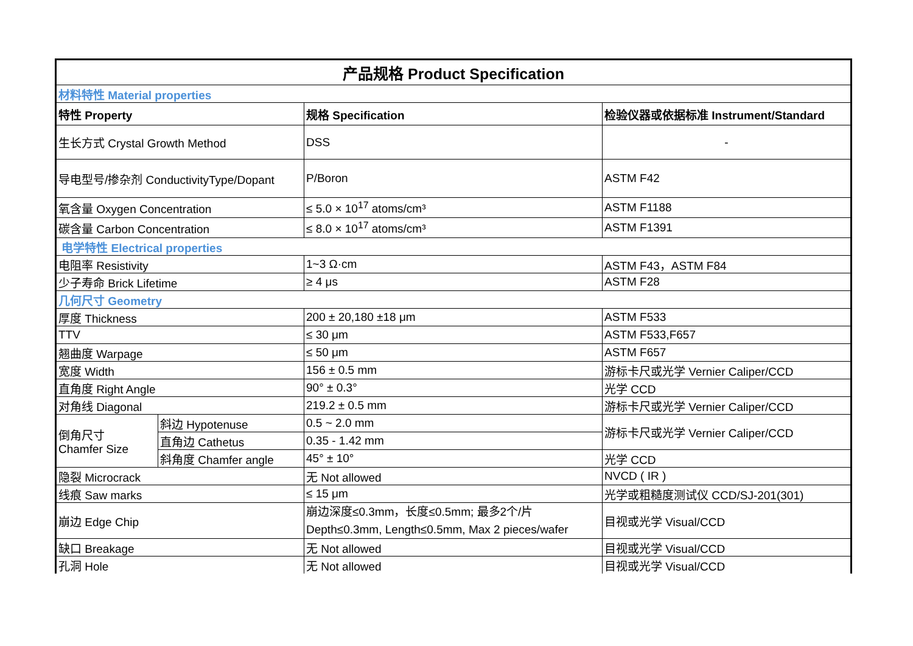| 产品规格 Product Specification | | | |
| 材料特性 Material properties | | | |
| 特性 Property | | 规格 Specification | 检验仪器或依据标准 Instrument/Standard |
| 生长方式 Crystal Growth Method | | DSS | - |
| 导电型号/掺杂剂 ConductivityType/Dopant | | P/Boron | ASTM F42 |
| 氧含量 Oxygen Concentration | | ≤ 5.0 × 10<sup>17</sup> atoms/cm³ | ASTM F1188 |
| 碳含量 Carbon Concentration | | ≤ 8.0 × 10<sup>17</sup> atoms/cm³ | ASTM F1391 |
| 电学特性 Electrical properties | | | |
| 电阻率 Resistivity | | 1~3 Ω·cm | ASTM F43，ASTM F84 |
| 少子寿命 Brick Lifetime | | ≥ 4 μs | ASTM F28 |
| 几何尺寸 Geometry | | | |
| 厚度 Thickness | | 200 ± 20,180 ±18 μm | ASTM F533 |
| TTV | | ≤ 30 μm | ASTM F533,F657 |
| 翘曲度 Warpage | | ≤ 50 μm | ASTM F657 |
| 宽度 Width | | 156 ± 0.5 mm | 游标卡尺或光学 Vernier Caliper/CCD |
| 直角度 Right Angle | | 90° ± 0.3° | 光学 CCD |
| 对角线 Diagonal | | 219.2 ± 0.5 mm | 游标卡尺或光学 Vernier Caliper/CCD |
| 倒角尺寸 Chamfer Size | 斜边 Hypotenuse | 0.5 ~ 2.0 mm | 游标卡尺或光学 Vernier Caliper/CCD |
| | 直角边 Cathetus | 0.35 - 1.42 mm | |
| | 斜角度 Chamfer angle | 45° ± 10° | 光学 CCD |
| 隐裂 Microcrack | | 无 Not allowed | NVCD ( IR ) |
| 线痕 Saw marks | | ≤ 15 μm | 光学或粗糙度测试仪 CCD/SJ-201(301) |
| 崩边 Edge Chip | | 崩边深度≤0.3mm，长度≤0.5mm; 最多2个/片 Depth≤0.3mm, Length≤0.5mm, Max 2 pieces/wafer | 目视或光学 Visual/CCD |
| 缺口 Breakage | | 无 Not allowed | 目视或光学 Visual/CCD |
| 孔洞 Hole | | 无 Not allowed | 目视或光学 Visual/CCD |